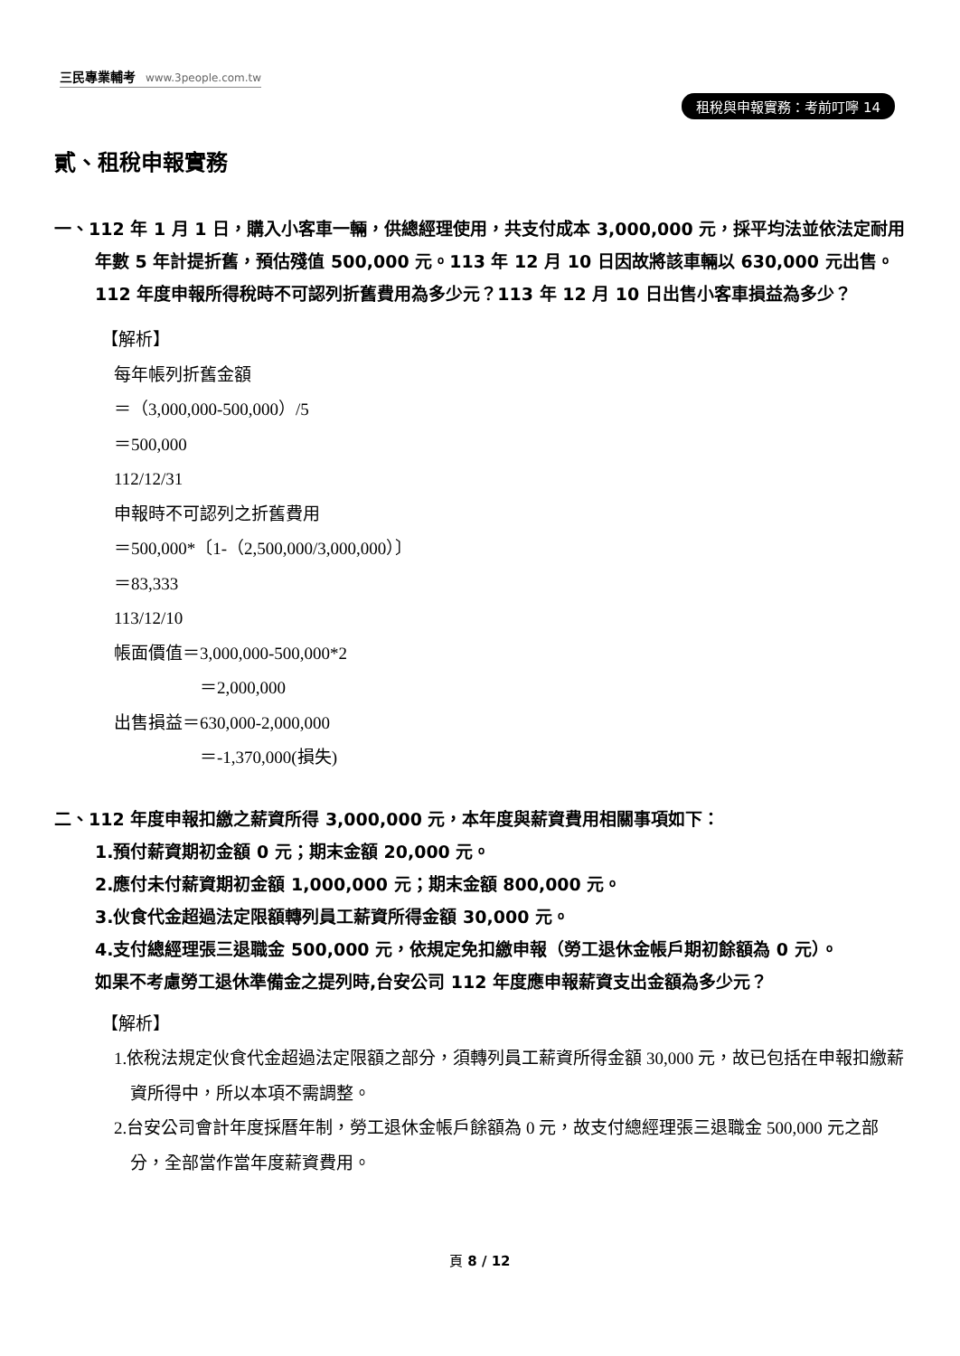三民專業輔考 www.3people.com.tw
租稅與申報實務：考前叮嚀 14
貳、租稅申報實務
一、112 年 1 月 1 日，購入小客車一輛，供總經理使用，共支付成本 3,000,000 元，採平均法並依法定耐用年數 5 年計提折舊，預估殘值 500,000 元。113 年 12 月 10 日因故將該車輛以 630,000 元出售。112 年度申報所得稅時不可認列折舊費用為多少元？113 年 12 月 10 日出售小客車損益為多少？
【解析】
每年帳列折舊金額
＝（3,000,000-500,000）/5
＝500,000
112/12/31
申報時不可認列之折舊費用
＝500,000*〔1-（2,500,000/3,000,000）〕
＝83,333
113/12/10
帳面價值＝3,000,000-500,000*2
＝2,000,000
出售損益＝630,000-2,000,000
＝-1,370,000(損失)
二、112 年度申報扣繳之薪資所得 3,000,000 元，本年度與薪資費用相關事項如下：
1.預付薪資期初金額 0 元；期末金額 20,000 元。
2.應付未付薪資期初金額 1,000,000 元；期末金額 800,000 元。
3.伙食代金超過法定限額轉列員工薪資所得金額 30,000 元。
4.支付總經理張三退職金 500,000 元，依規定免扣繳申報（勞工退休金帳戶期初餘額為 0 元）。
如果不考慮勞工退休準備金之提列時,台安公司 112 年度應申報薪資支出金額為多少元？
【解析】
1.依稅法規定伙食代金超過法定限額之部分，須轉列員工薪資所得金額 30,000 元，故已包括在申報扣繳薪資所得中，所以本項不需調整。
2.台安公司會計年度採曆年制，勞工退休金帳戶餘額為 0 元，故支付總經理張三退職金 500,000 元之部分，全部當作當年度薪資費用。
頁 8 / 12